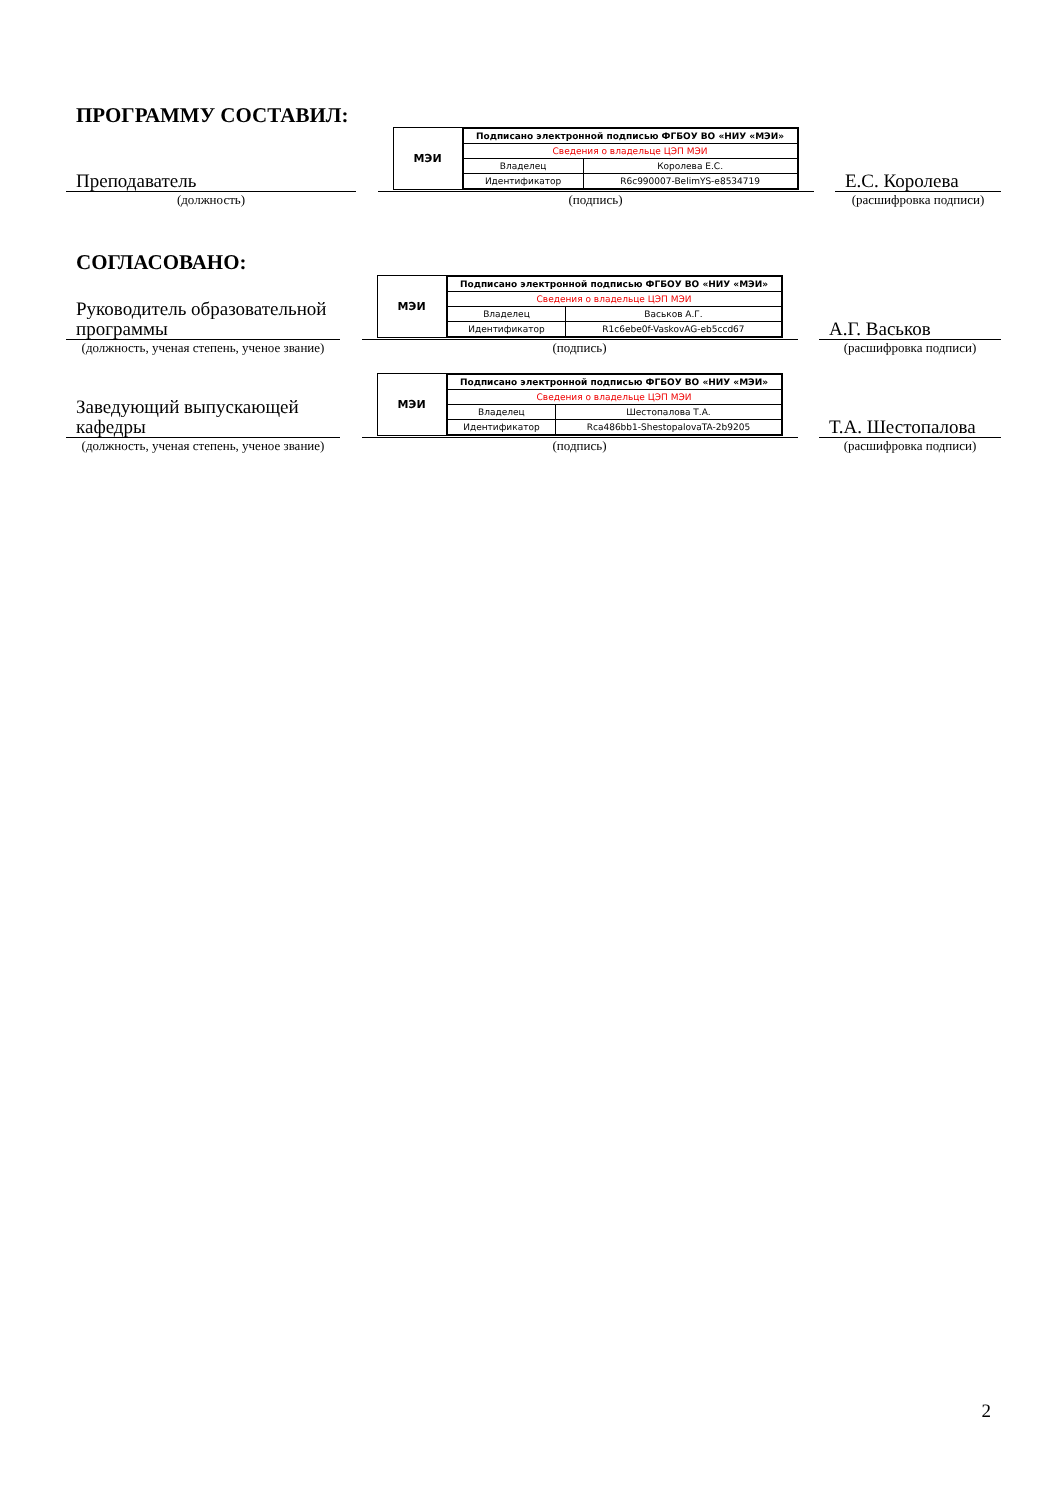ПРОГРАММУ СОСТАВИЛ:
Преподаватель
(должность)
МЭИ
| Подписано электронной подписью ФГБОУ ВО «НИУ «МЭИ» | |
| Сведения о владельце ЦЭП МЭИ | |
| Владелец | Королева Е.С. |
| Идентификатор | R6c990007-BelimYS-e8534719 |
(подпись)
Е.С. Королева
(расшифровка подписи)
СОГЛАСОВАНО:
Руководитель образовательной программы
(должность, ученая степень, ученое звание)
МЭИ
| Подписано электронной подписью ФГБОУ ВО «НИУ «МЭИ» | |
| Сведения о владельце ЦЭП МЭИ | |
| Владелец | Васьков А.Г. |
| Идентификатор | R1c6ebe0f-VaskovAG-eb5ccd67 |
(подпись)
А.Г. Васьков
(расшифровка подписи)
Заведующий выпускающей кафедры
(должность, ученая степень, ученое звание)
МЭИ
| Подписано электронной подписью ФГБОУ ВО «НИУ «МЭИ» | |
| Сведения о владельце ЦЭП МЭИ | |
| Владелец | Шестопалова Т.А. |
| Идентификатор | Rca486bb1-ShestopalovaTA-2b9205 |
(подпись)
Т.А. Шестопалова
(расшифровка подписи)
2